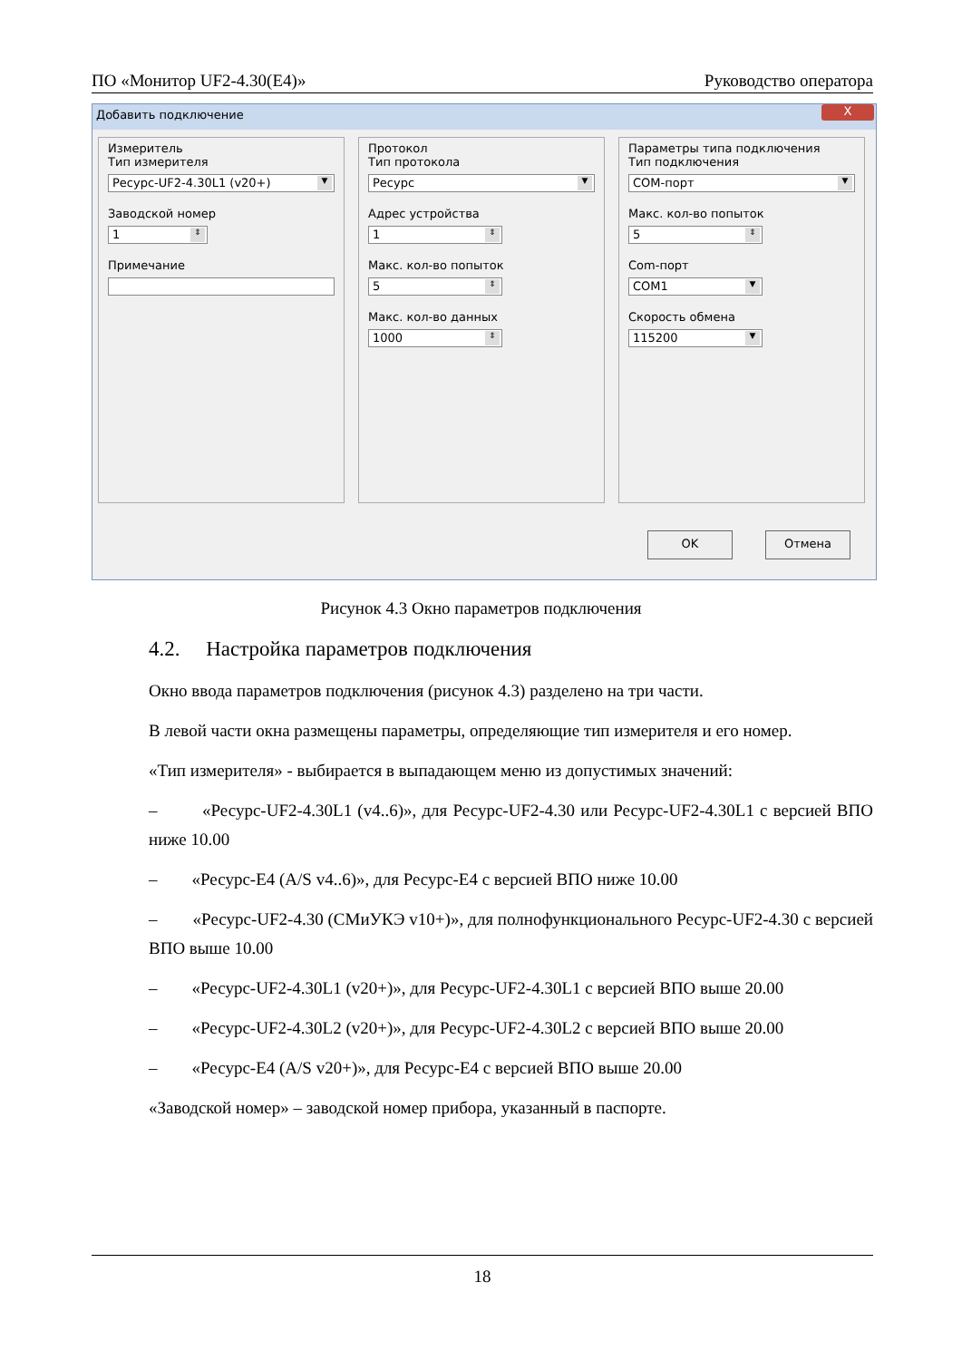ПО «Монитор UF2-4.30(E4)» Руководство оператора
Добавить подключение
X
Измеритель
Тип измерителя
Ресурс-UF2-4.30L1 (v20+) ▼
Заводской номер
1 ⇕
Примечание
Протокол
Тип протокола
Ресурс ▼
Адрес устройства
1 ⇕
Макс. кол-во попыток
5 ⇕
Макс. кол-во данных
1000 ⇕
Параметры типа подключения
Тип подключения
COM-порт ▼
Макс. кол-во попыток
5 ⇕
Com-порт
COM1 ▼
Скорость обмена
115200 ▼
OK Отмена
Рисунок 4.3 Окно параметров подключения
4.2. Настройка параметров подключения
Окно ввода параметров подключения (рисунок 4.3) разделено на три части.
В левой части окна размещены параметры, определяющие тип измерителя и его номер.
«Тип измерителя» - выбирается в выпадающем меню из допустимых значений:
– «Ресурс-UF2-4.30L1 (v4..6)», для Ресурс-UF2-4.30 или Ресурс-UF2-4.30L1 с версией ВПО ниже 10.00
– «Ресурс-E4 (A/S v4..6)», для Ресурс-E4 с версией ВПО ниже 10.00
– «Ресурс-UF2-4.30 (СМиУКЭ v10+)», для полнофункционального Ресурс-UF2-4.30 с версией ВПО выше 10.00
– «Ресурс-UF2-4.30L1 (v20+)», для Ресурс-UF2-4.30L1 с версией ВПО выше 20.00
– «Ресурс-UF2-4.30L2 (v20+)», для Ресурс-UF2-4.30L2 с версией ВПО выше 20.00
– «Ресурс-E4 (A/S v20+)», для Ресурс-E4 с версией ВПО выше 20.00
«Заводской номер» – заводской номер прибора, указанный в паспорте.
18